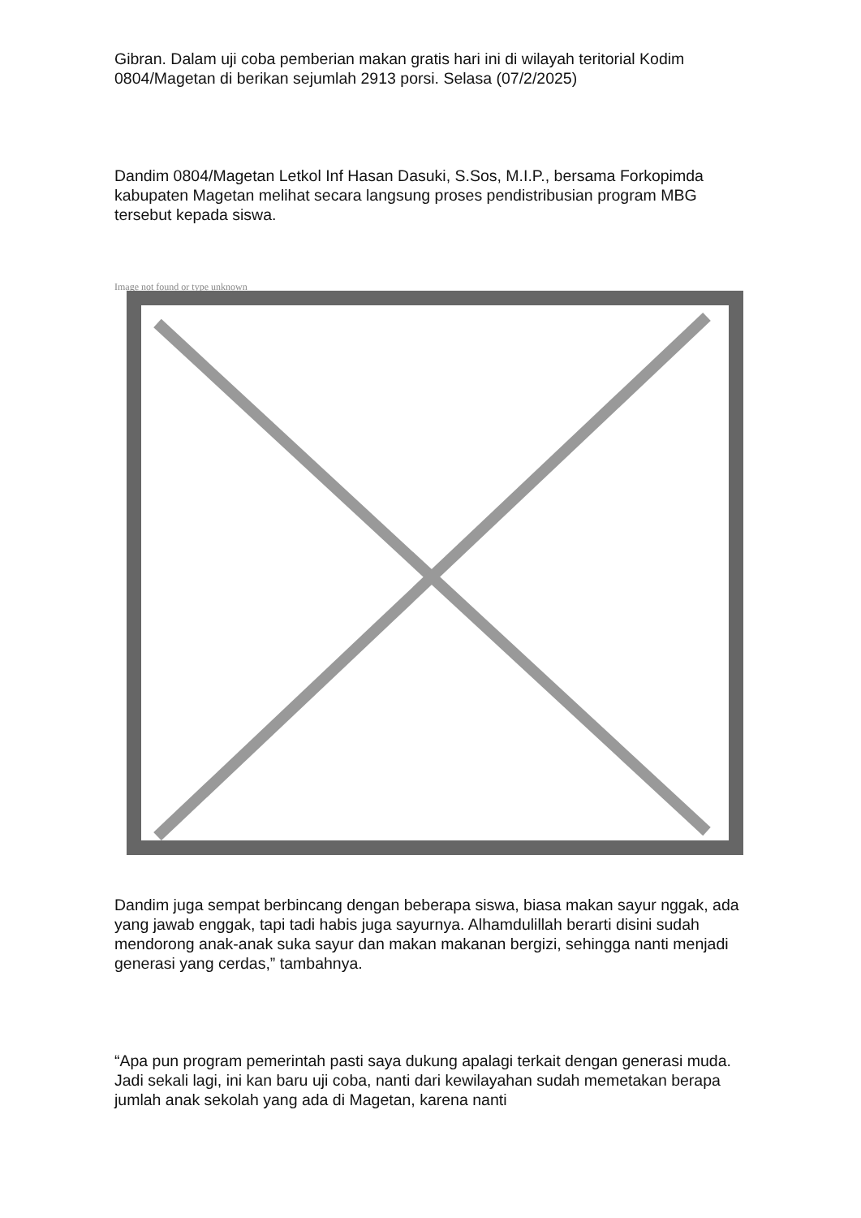Gibran. Dalam uji coba pemberian makan gratis hari ini di wilayah teritorial Kodim 0804/Magetan di berikan sejumlah 2913 porsi. Selasa (07/2/2025)
Dandim 0804/Magetan Letkol Inf Hasan Dasuki, S.Sos, M.I.P., bersama Forkopimda kabupaten Magetan melihat secara langsung proses pendistribusian program MBG tersebut kepada siswa.
Image not found or type unknown
Dandim juga sempat berbincang dengan beberapa siswa, biasa makan sayur nggak, ada yang jawab enggak, tapi tadi habis juga sayurnya. Alhamdulillah berarti disini sudah mendorong anak-anak suka sayur dan makan makanan bergizi, sehingga nanti menjadi generasi yang cerdas,” tambahnya.
“Apa pun program pemerintah pasti saya dukung apalagi terkait dengan generasi muda. Jadi sekali lagi, ini kan baru uji coba, nanti dari kewilayahan sudah memetakan berapa jumlah anak sekolah yang ada di Magetan, karena nanti